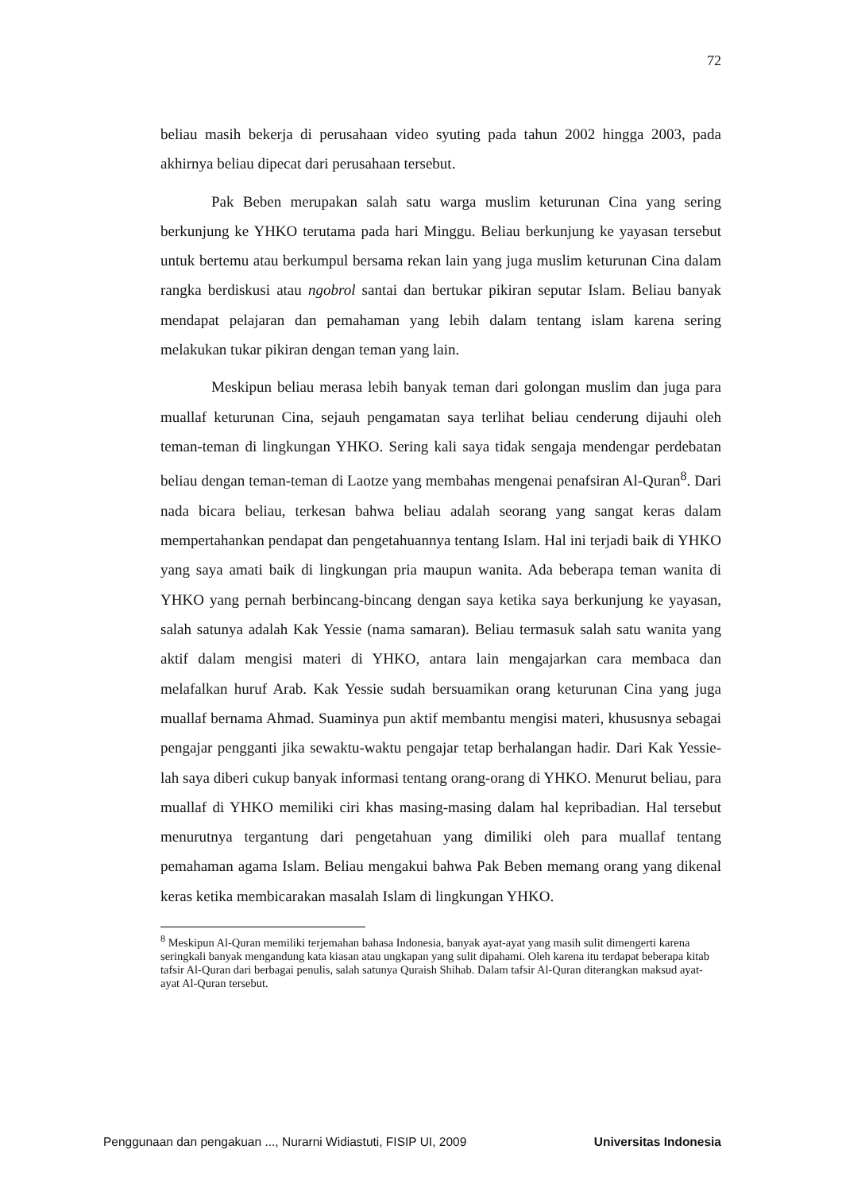72
beliau masih bekerja di perusahaan video syuting pada tahun 2002 hingga 2003, pada akhirnya beliau dipecat dari perusahaan tersebut.
Pak Beben merupakan salah satu warga muslim keturunan Cina yang sering berkunjung ke YHKO terutama pada hari Minggu. Beliau berkunjung ke yayasan tersebut untuk bertemu atau berkumpul bersama rekan lain yang juga muslim keturunan Cina dalam rangka berdiskusi atau ngobrol santai dan bertukar pikiran seputar Islam. Beliau banyak mendapat pelajaran dan pemahaman yang lebih dalam tentang islam karena sering melakukan tukar pikiran dengan teman yang lain.
Meskipun beliau merasa lebih banyak teman dari golongan muslim dan juga para muallaf keturunan Cina, sejauh pengamatan saya terlihat beliau cenderung dijauhi oleh teman-teman di lingkungan YHKO. Sering kali saya tidak sengaja mendengar perdebatan beliau dengan teman-teman di Laotze yang membahas mengenai penafsiran Al-Quran<sup>8</sup>. Dari nada bicara beliau, terkesan bahwa beliau adalah seorang yang sangat keras dalam mempertahankan pendapat dan pengetahuannya tentang Islam. Hal ini terjadi baik di YHKO yang saya amati baik di lingkungan pria maupun wanita. Ada beberapa teman wanita di YHKO yang pernah berbincang-bincang dengan saya ketika saya berkunjung ke yayasan, salah satunya adalah Kak Yessie (nama samaran). Beliau termasuk salah satu wanita yang aktif dalam mengisi materi di YHKO, antara lain mengajarkan cara membaca dan melafalkan huruf Arab. Kak Yessie sudah bersuamikan orang keturunan Cina yang juga muallaf bernama Ahmad. Suaminya pun aktif membantu mengisi materi, khususnya sebagai pengajar pengganti jika sewaktu-waktu pengajar tetap berhalangan hadir. Dari Kak Yessie-lah saya diberi cukup banyak informasi tentang orang-orang di YHKO. Menurut beliau, para muallaf di YHKO memiliki ciri khas masing-masing dalam hal kepribadian. Hal tersebut menurutnya tergantung dari pengetahuan yang dimiliki oleh para muallaf tentang pemahaman agama Islam. Beliau mengakui bahwa Pak Beben memang orang yang dikenal keras ketika membicarakan masalah Islam di lingkungan YHKO.
<sup>8</sup> Meskipun Al-Quran memiliki terjemahan bahasa Indonesia, banyak ayat-ayat yang masih sulit dimengerti karena seringkali banyak mengandung kata kiasan atau ungkapan yang sulit dipahami. Oleh karena itu terdapat beberapa kitab tafsir Al-Quran dari berbagai penulis, salah satunya Quraish Shihab. Dalam tafsir Al-Quran diterangkan maksud ayat-ayat Al-Quran tersebut.
Penggunaan dan pengakuan ..., Nurarni Widiastuti, FISIP UI, 2009 Universitas Indonesia